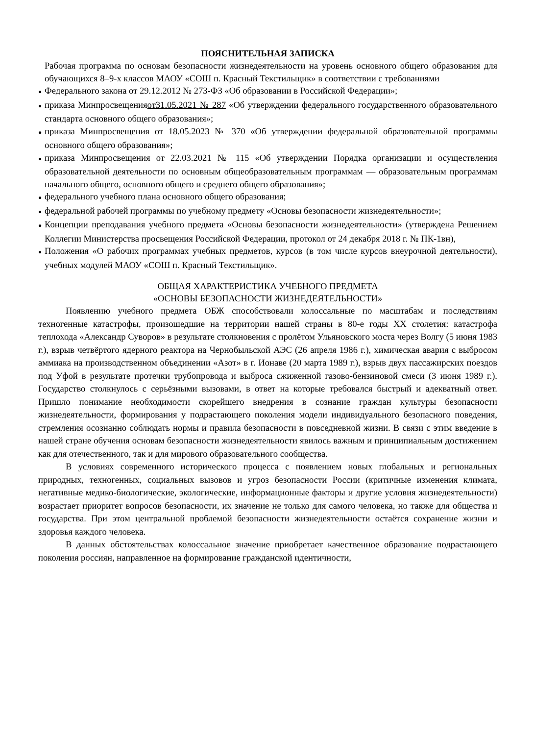ПОЯСНИТЕЛЬНАЯ ЗАПИСКА
Рабочая программа по основам безопасности жизнедеятельности на уровень основного общего образования для обучающихся 8–9-х классов МАОУ «СОШ п. Красный Текстильщик» в соответствии с требованиями
● Федерального закона от 29.12.2012 № 273-ФЗ «Об образовании в Российской Федерации»;
● приказа Минпросвещенияот31.05.2021 № 287 «Об утверждении федерального государственного образовательного стандарта основного общего образования»;
● приказа Минпросвещения от 18.05.2023 № 370 «Об утверждении федеральной образовательной программы основного общего образования»;
● приказа Минпросвещения от 22.03.2021 № 115 «Об утверждении Порядка организации и осуществления образовательной деятельности по основным общеобразовательным программам — образовательным программам начального общего, основного общего и среднего общего образования»;
● федерального учебного плана основного общего образования;
● федеральной рабочей программы по учебному предмету «Основы безопасности жизнедеятельности»;
● Концепции преподавания учебного предмета «Основы безопасности жизнедеятельности» (утверждена Решением Коллегии Министерства просвещения Российской Федерации, протокол от 24 декабря 2018 г. № ПК-1вн),
● Положения «О рабочих программах учебных предметов, курсов (в том числе курсов внеурочной деятельности), учебных модулей МАОУ «СОШ п. Красный Текстильщик».
ОБЩАЯ ХАРАКТЕРИСТИКА УЧЕБНОГО ПРЕДМЕТА
«ОСНОВЫ БЕЗОПАСНОСТИ ЖИЗНЕДЕЯТЕЛЬНОСТИ»
Появлению учебного предмета ОБЖ способствовали колоссальные по масштабам и последствиям техногенные катастрофы, произошедшие на территории нашей страны в 80-е годы XX столетия: катастрофа теплохода «Александр Суворов» в результате столкновения с пролётом Ульяновского моста через Волгу (5 июня 1983 г.), взрыв четвёртого ядерного реактора на Чернобыльской АЭС (26 апреля 1986 г.), химическая авария с выбросом аммиака на производственном объединении «Азот» в г. Ионаве (20 марта 1989 г.), взрыв двух пассажирских поездов под Уфой в результате протечки трубопровода и выброса сжиженной газово-бензиновой смеси (3 июня 1989 г.). Государство столкнулось с серьёзными вызовами, в ответ на которые требовался быстрый и адекватный ответ. Пришло понимание необходимости скорейшего внедрения в сознание граждан культуры безопасности жизнедеятельности, формирования у подрастающего поколения модели индивидуального безопасного поведения, стремления осознанно соблюдать нормы и правила безопасности в повседневной жизни. В связи с этим введение в нашей стране обучения основам безопасности жизнедеятельности явилось важным и принципиальным достижением как для отечественного, так и для мирового образовательного сообщества.
В условиях современного исторического процесса с появлением новых глобальных и региональных природных, техногенных, социальных вызовов и угроз безопасности России (критичные изменения климата, негативные медико-биологические, экологические, информационные факторы и другие условия жизнедеятельности) возрастает приоритет вопросов безопасности, их значение не только для самого человека, но также для общества и государства. При этом центральной проблемой безопасности жизнедеятельности остаётся сохранение жизни и здоровья каждого человека.
В данных обстоятельствах колоссальное значение приобретает качественное образование подрастающего поколения россиян, направленное на формирование гражданской идентичности,